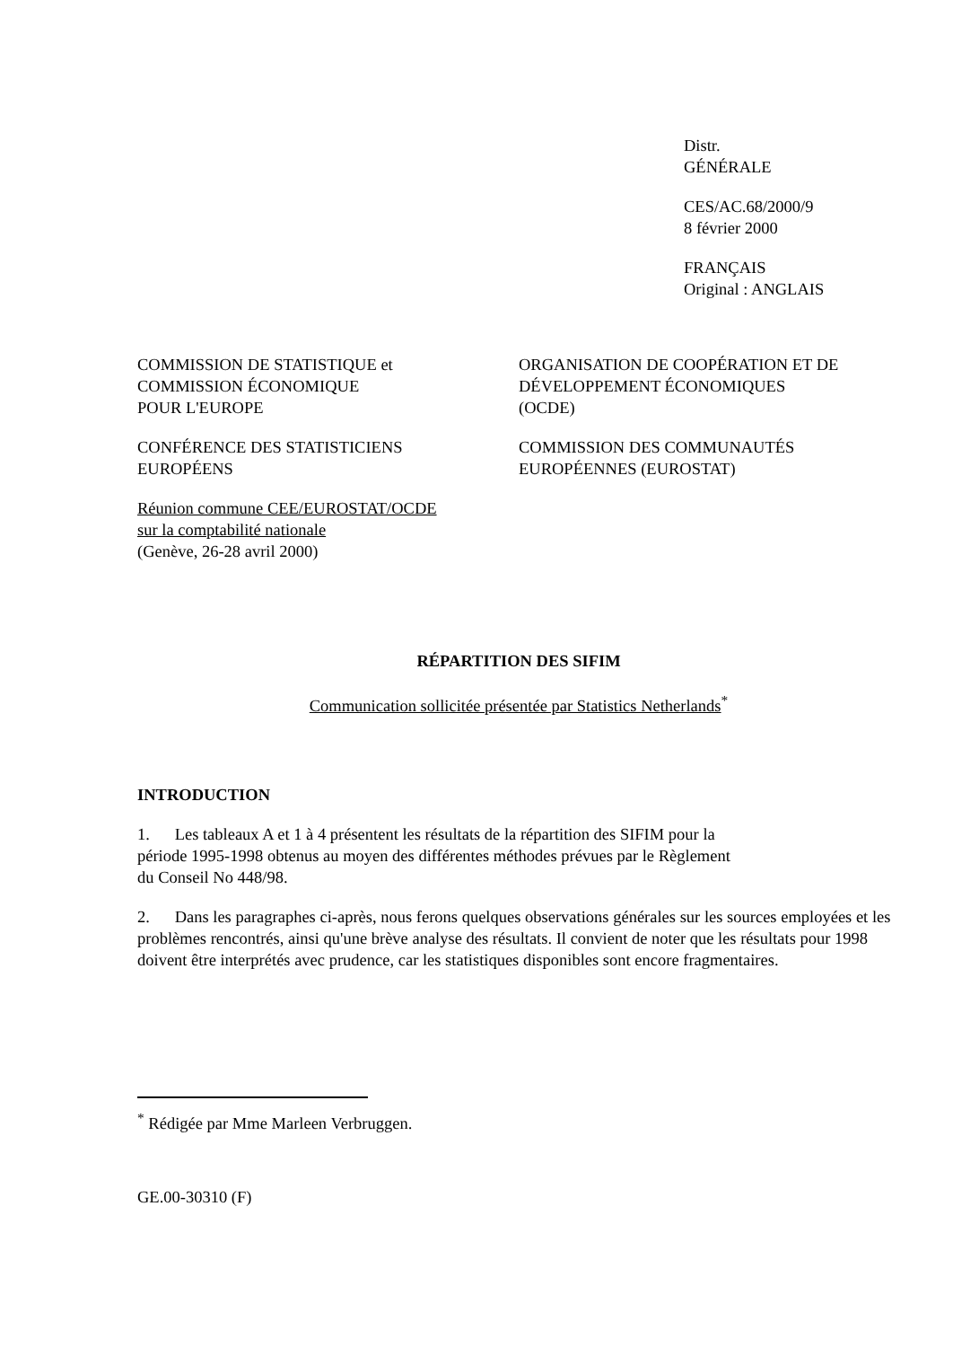Distr.
GÉNÉRALE
CES/AC.68/2000/9
8 février 2000
FRANÇAIS
Original : ANGLAIS
COMMISSION DE STATISTIQUE et
COMMISSION ÉCONOMIQUE
POUR L'EUROPE
CONFÉRENCE DES STATISTICIENS
EUROPÉENS
Réunion commune CEE/EUROSTAT/OCDE
sur la comptabilité nationale
(Genève, 26-28 avril 2000)
ORGANISATION DE COOPÉRATION ET DE
DÉVELOPPEMENT ÉCONOMIQUES
(OCDE)
COMMISSION DES COMMUNAUTÉS
EUROPÉENNES (EUROSTAT)
RÉPARTITION DES SIFIM
Communication sollicitée présentée par Statistics Netherlands<sup>*</sup>
INTRODUCTION
1. Les tableaux A et 1 à 4 présentent les résultats de la répartition des SIFIM pour la
période 1995-1998 obtenus au moyen des différentes méthodes prévues par le Règlement
du Conseil No 448/98.
2. Dans les paragraphes ci-après, nous ferons quelques observations générales sur les sources employées et les problèmes rencontrés, ainsi qu'une brève analyse des résultats. Il convient de noter que les résultats pour 1998 doivent être interprétés avec prudence, car les statistiques disponibles sont encore fragmentaires.
<sup>*</sup> Rédigée par Mme Marleen Verbruggen.
GE.00-30310 (F)